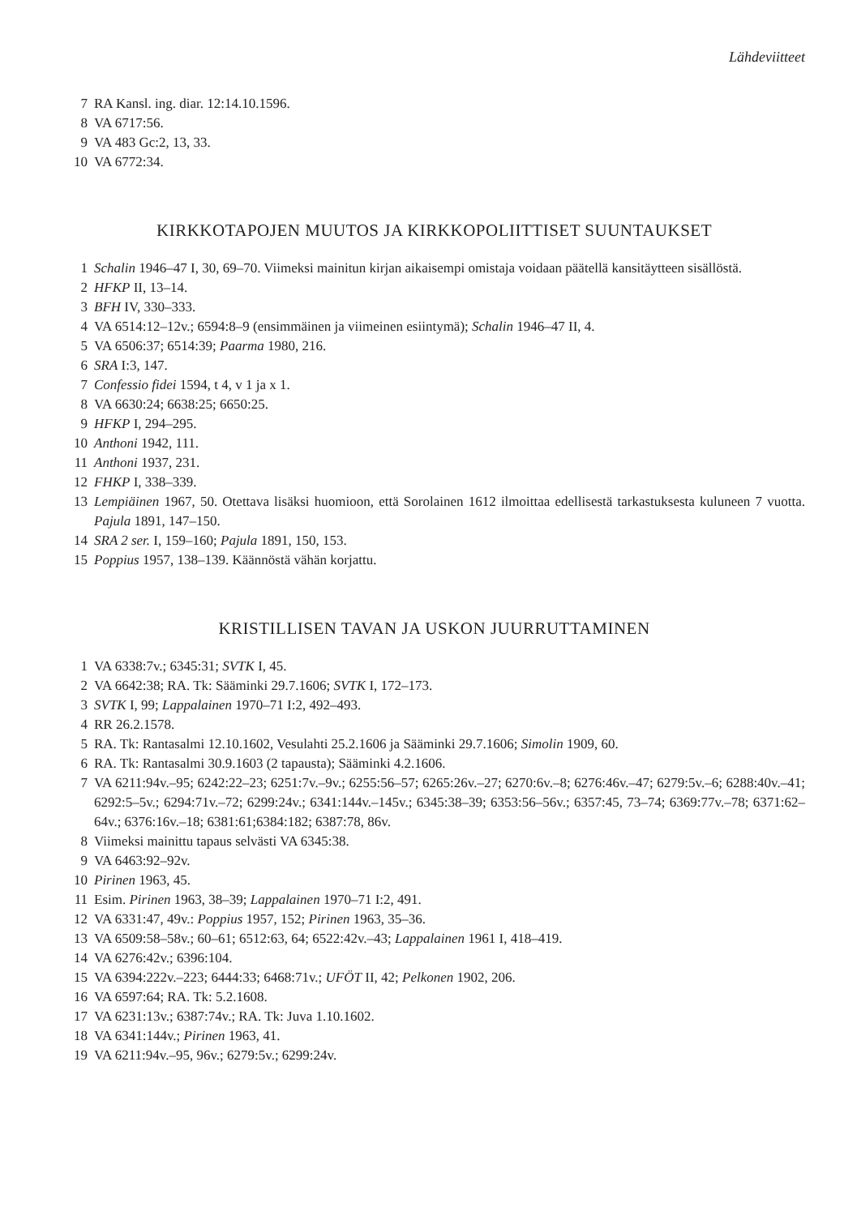Lähdeviitteet
7 RA Kansl. ing. diar. 12:14.10.1596.
8 VA 6717:56.
9 VA 483 Gc:2, 13, 33.
10 VA 6772:34.
KIRKKOTAPOJEN MUUTOS JA KIRKKOPOLIITTISET SUUNTAUKSET
1 Schalin 1946–47 I, 30, 69–70. Viimeksi mainitun kirjan aikaisempi omistaja voidaan päätellä kansitäytteen sisällöstä.
2 HFKP II, 13–14.
3 BFH IV, 330–333.
4 VA 6514:12–12v.; 6594:8–9 (ensimmäinen ja viimeinen esiintymä); Schalin 1946–47 II, 4.
5 VA 6506:37; 6514:39; Paarma 1980, 216.
6 SRA I:3, 147.
7 Confessio fidei 1594, t 4, v 1 ja x 1.
8 VA 6630:24; 6638:25; 6650:25.
9 HFKP I, 294–295.
10 Anthoni 1942, 111.
11 Anthoni 1937, 231.
12 FHKP I, 338–339.
13 Lempiäinen 1967, 50. Otettava lisäksi huomioon, että Sorolainen 1612 ilmoittaa edellisestä tarkastuksesta kuluneen 7 vuotta. Pajula 1891, 147–150.
14 SRA 2 ser. I, 159–160; Pajula 1891, 150, 153.
15 Poppius 1957, 138–139. Käännöstä vähän korjattu.
KRISTILLISEN TAVAN JA USKON JUURRUTTAMINEN
1 VA 6338:7v.; 6345:31; SVTK I, 45.
2 VA 6642:38; RA. Tk: Sääminki 29.7.1606; SVTK I, 172–173.
3 SVTK I, 99; Lappalainen 1970–71 I:2, 492–493.
4 RR 26.2.1578.
5 RA. Tk: Rantasalmi 12.10.1602, Vesulahti 25.2.1606 ja Sääminki 29.7.1606; Simolin 1909, 60.
6 RA. Tk: Rantasalmi 30.9.1603 (2 tapausta); Sääminki 4.2.1606.
7 VA 6211:94v.–95; 6242:22–23; 6251:7v.–9v.; 6255:56–57; 6265:26v.–27; 6270:6v.–8; 6276:46v.–47; 6279:5v.–6; 6288:40v.–41; 6292:5–5v.; 6294:71v.–72; 6299:24v.; 6341:144v.–145v.; 6345:38–39; 6353:56–56v.; 6357:45, 73–74; 6369:77v.–78; 6371:62–64v.; 6376:16v.–18; 6381:61;6384:182; 6387:78, 86v.
8 Viimeksi mainittu tapaus selvästi VA 6345:38.
9 VA 6463:92–92v.
10 Pirinen 1963, 45.
11 Esim. Pirinen 1963, 38–39; Lappalainen 1970–71 I:2, 491.
12 VA 6331:47, 49v.: Poppius 1957, 152; Pirinen 1963, 35–36.
13 VA 6509:58–58v.; 60–61; 6512:63, 64; 6522:42v.–43; Lappalainen 1961 I, 418–419.
14 VA 6276:42v.; 6396:104.
15 VA 6394:222v.–223; 6444:33; 6468:71v.; UFÖT II, 42; Pelkonen 1902, 206.
16 VA 6597:64; RA. Tk: 5.2.1608.
17 VA 6231:13v.; 6387:74v.; RA. Tk: Juva 1.10.1602.
18 VA 6341:144v.; Pirinen 1963, 41.
19 VA 6211:94v.–95, 96v.; 6279:5v.; 6299:24v.